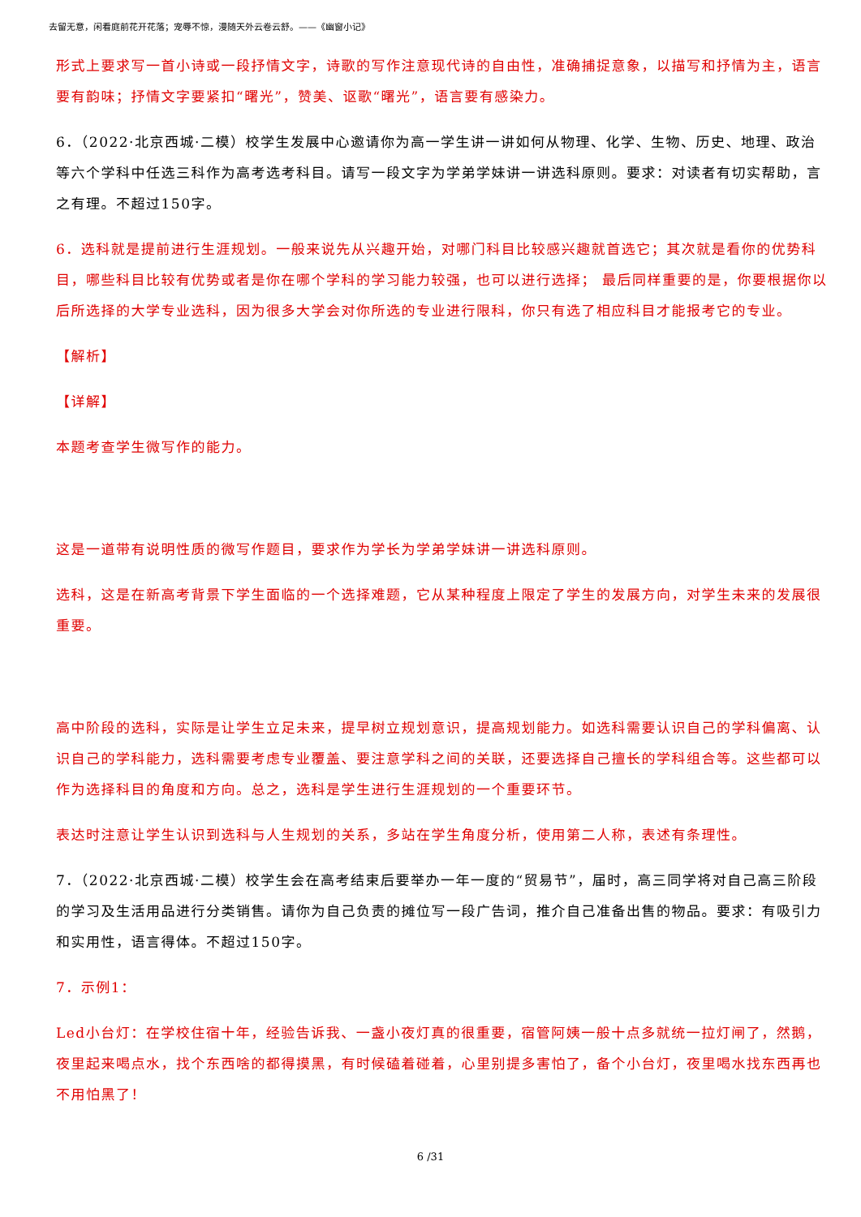去留无意，闲看庭前花开花落；宠辱不惊，漫随天外云卷云舒。——《幽窗小记》
形式上要求写一首小诗或一段抒情文字，诗歌的写作注意现代诗的自由性，准确捕捉意象，以描写和抒情为主，语言要有韵味；抒情文字要紧扣“曙光”，赞美、讴歌“曙光”，语言要有感染力。
6．（2022·北京西城·二模）校学生发展中心邀请你为高一学生讲一讲如何从物理、化学、生物、历史、地理、政治等六个学科中任选三科作为高考选考科目。请写一段文字为学弟学妹讲一讲选科原则。要求：对读者有切实帮助，言之有理。不超过150字。
6．选科就是提前进行生涯规划。一般来说先从兴趣开始，对哪门科目比较感兴趣就首选它；其次就是看你的优势科目，哪些科目比较有优势或者是你在哪个学科的学习能力较强，也可以进行选择； 最后同样重要的是，你要根据你以后所选择的大学专业选科，因为很多大学会对你所选的专业进行限科，你只有选了相应科目才能报考它的专业。
【解析】
【详解】
本题考查学生微写作的能力。
这是一道带有说明性质的微写作题目，要求作为学长为学弟学妹讲一讲选科原则。
选科，这是在新高考背景下学生面临的一个选择难题，它从某种程度上限定了学生的发展方向，对学生未来的发展很重要。
高中阶段的选科，实际是让学生立足未来，提早树立规划意识，提高规划能力。如选科需要认识自己的学科偏离、认识自己的学科能力，选科需要考虑专业覆盖、要注意学科之间的关联，还要选择自己擅长的学科组合等。这些都可以作为选择科目的角度和方向。总之，选科是学生进行生涯规划的一个重要环节。
表达时注意让学生认识到选科与人生规划的关系，多站在学生角度分析，使用第二人称，表述有条理性。
7．（2022·北京西城·二模）校学生会在高考结束后要举办一年一度的“贸易节”，届时，高三同学将对自己高三阶段的学习及生活用品进行分类销售。请你为自己负责的摊位写一段广告词，推介自己准备出售的物品。要求：有吸引力和实用性，语言得体。不超过150字。
7．示例1：
Led小台灯：在学校住宿十年，经验告诉我、一盏小夜灯真的很重要，宿管阿姨一般十点多就统一拉灯闸了，然鹅，夜里起来喝点水，找个东西啥的都得摸黑，有时候磕着碰着，心里别提多害怕了，备个小台灯，夜里喝水找东西再也不用怕黑了！
6 /31